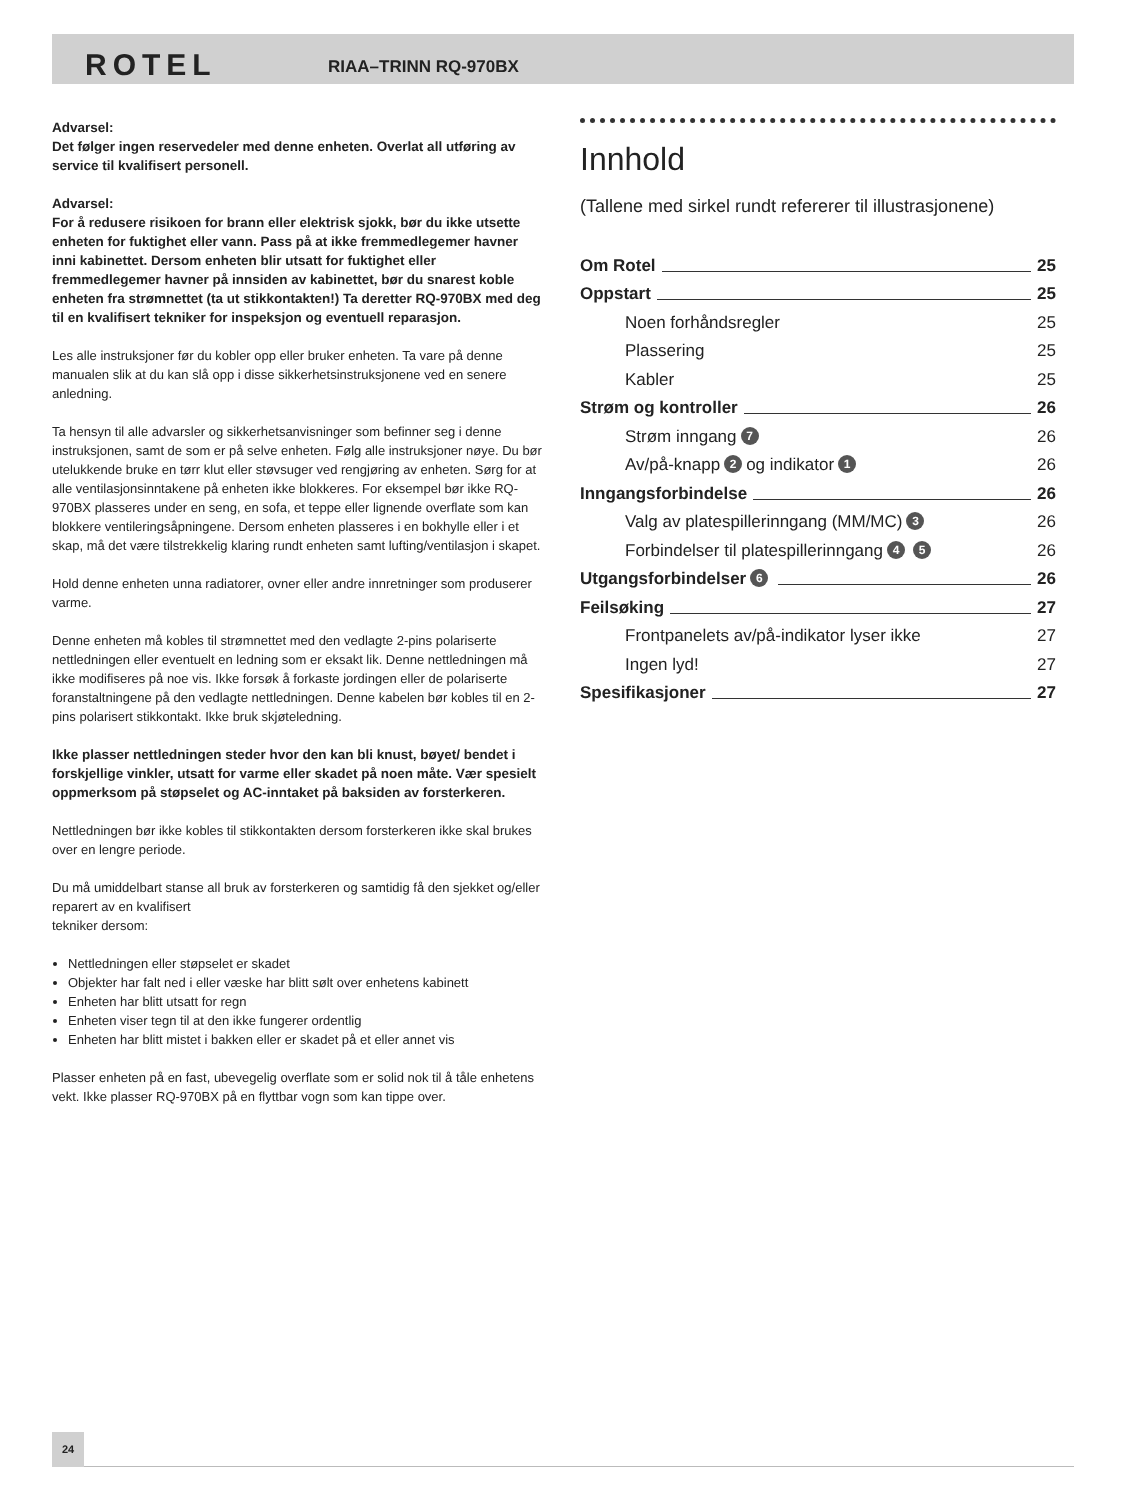ROTEL RIAA–TRINN RQ-970BX
Advarsel:
Det følger ingen reservedeler med denne enheten. Overlat all utføring av service til kvalifisert personell.
Advarsel:
For å redusere risikoen for brann eller elektrisk sjokk, bør du ikke utsette enheten for fuktighet eller vann. Pass på at ikke fremmedlegemer havner inni kabinettet. Dersom enheten blir utsatt for fuktighet eller fremmedlegemer havner på innsiden av kabinettet, bør du snarest koble enheten fra strømnettet (ta ut stikkontakten!) Ta deretter RQ-970BX med deg til en kvalifisert tekniker for inspeksjon og eventuell reparasjon.
Les alle instruksjoner før du kobler opp eller bruker enheten. Ta vare på denne manualen slik at du kan slå opp i disse sikkerhetsinstruksjonene ved en senere anledning.
Ta hensyn til alle advarsler og sikkerhetsanvisninger som befinner seg i denne instruksjonen, samt de som er på selve enheten. Følg alle instruksjoner nøye. Du bør utelukkende bruke en tørr klut eller støvsuger ved rengjøring av enheten. Sørg for at alle ventilasjonsinntakene på enheten ikke blokkeres. For eksempel bør ikke RQ-970BX plasseres under en seng, en sofa, et teppe eller lignende overflate som kan blokkere ventileringsåpningene. Dersom enheten plasseres i en bokhylle eller i et skap, må det være tilstrekkelig klaring rundt enheten samt lufting/ventilasjon i skapet.
Hold denne enheten unna radiatorer, ovner eller andre innretninger som produserer varme.
Denne enheten må kobles til strømnettet med den vedlagte 2-pins polariserte nettledningen eller eventuelt en ledning som er eksakt lik. Denne nettledningen må ikke modifiseres på noe vis. Ikke forsøk å forkaste jordingen eller de polariserte foranstaltningene på den vedlagte nettledningen. Denne kabelen bør kobles til en 2-pins polarisert stikkontakt. Ikke bruk skjøteledning.
Ikke plasser nettledningen steder hvor den kan bli knust, bøyet/ bendet i forskjellige vinkler, utsatt for varme eller skadet på noen måte. Vær spesielt oppmerksom på støpselet og AC-inntaket på baksiden av forsterkeren.
Nettledningen bør ikke kobles til stikkontakten dersom forsterkeren ikke skal brukes over en lengre periode.
Du må umiddelbart stanse all bruk av forsterkeren og samtidig få den sjekket og/eller reparert av en kvalifisert
tekniker dersom:
Nettledningen eller støpselet er skadet
Objekter har falt ned i eller væske har blitt sølt over enhetens kabinett
Enheten har blitt utsatt for regn
Enheten viser tegn til at den ikke fungerer ordentlig
Enheten har blitt mistet i bakken eller er skadet på et eller annet vis
Plasser enheten på en fast, ubevegelig overflate som er solid nok til å tåle enhetens vekt. Ikke plasser RQ-970BX på en flyttbar vogn som kan tippe over.
Innhold
(Tallene med sirkel rundt refererer til illustrasjonene)
Om Rotel
25
Oppstart
25
Noen forhåndsregler
25
Plassering
25
Kabler
25
Strøm og kontroller
26
Strøm inngang 7
26
Av/på-knapp 2 og indikator 1
26
Inngangsforbindelse
26
Valg av platespillerinngang (MM/MC) 3
26
Forbindelser til platespillerinngang 4 5
26
Utgangsforbindelser 6
26
Feilsøking
27
Frontpanelets av/på-indikator lyser ikke
27
Ingen lyd!
27
Spesifikasjoner
27
24